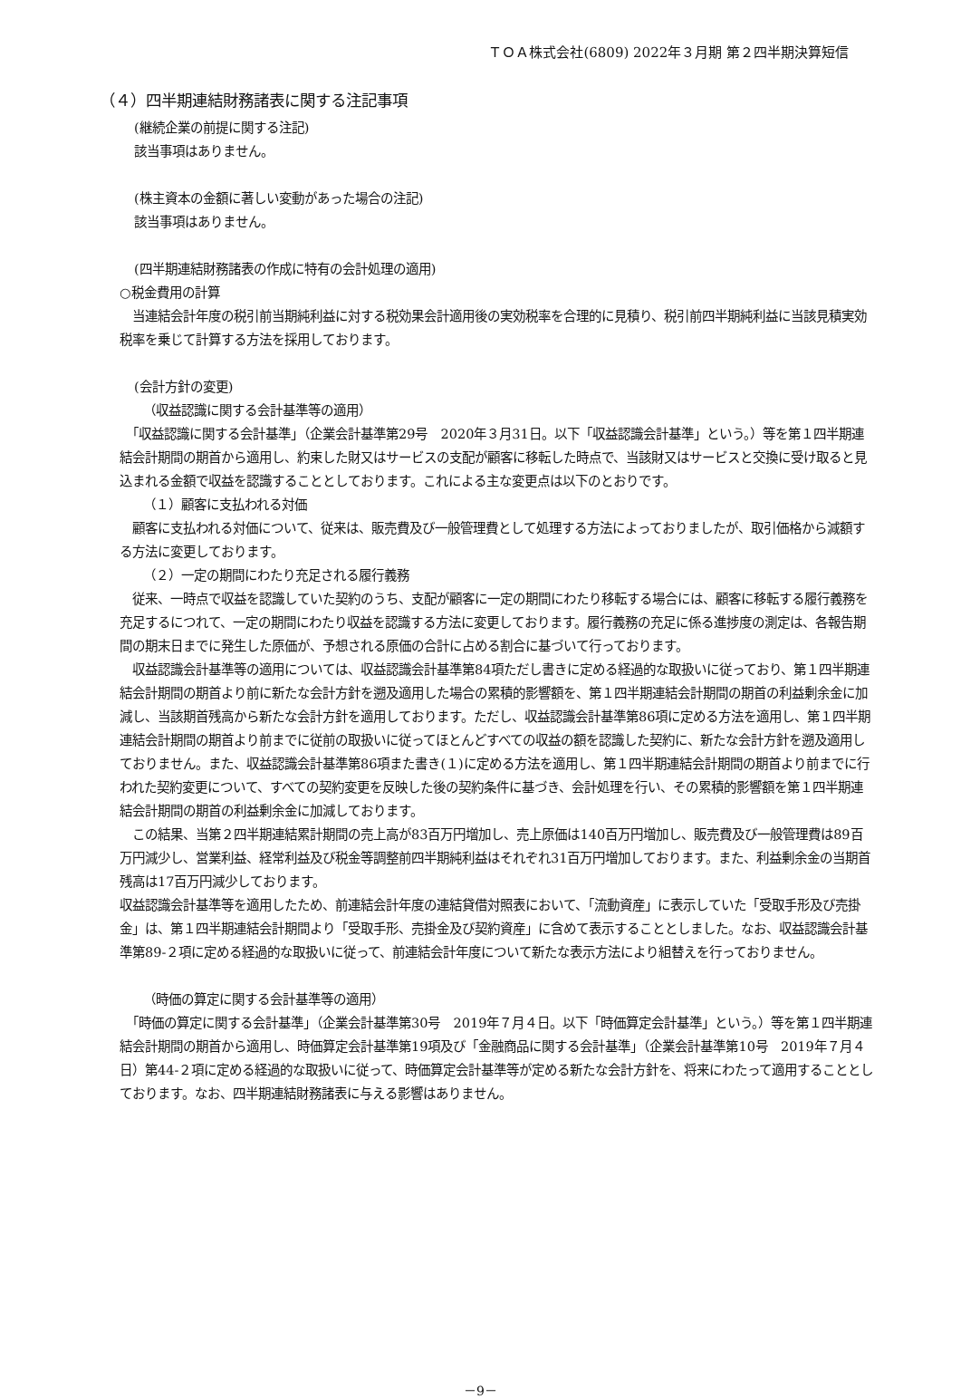ＴＯＡ株式会社(6809) 2022年３月期 第２四半期決算短信
（４）四半期連結財務諸表に関する注記事項
(継続企業の前提に関する注記)
該当事項はありません。
(株主資本の金額に著しい変動があった場合の注記)
該当事項はありません。
(四半期連結財務諸表の作成に特有の会計処理の適用)
○税金費用の計算
　当連結会計年度の税引前当期純利益に対する税効果会計適用後の実効税率を合理的に見積り、税引前四半期純利益に当該見積実効税率を乗じて計算する方法を採用しております。
(会計方針の変更)
（収益認識に関する会計基準等の適用）
　「収益認識に関する会計基準」（企業会計基準第29号　2020年３月31日。以下「収益認識会計基準」という。）等を第１四半期連結会計期間の期首から適用し、約束した財又はサービスの支配が顧客に移転した時点で、当該財又はサービスと交換に受け取ると見込まれる金額で収益を認識することとしております。これによる主な変更点は以下のとおりです。
（１）顧客に支払われる対価
　顧客に支払われる対価について、従来は、販売費及び一般管理費として処理する方法によっておりましたが、取引価格から減額する方法に変更しております。
（２）一定の期間にわたり充足される履行義務
　従来、一時点で収益を認識していた契約のうち、支配が顧客に一定の期間にわたり移転する場合には、顧客に移転する履行義務を充足するにつれて、一定の期間にわたり収益を認識する方法に変更しております。履行義務の充足に係る進捗度の測定は、各報告期間の期末日までに発生した原価が、予想される原価の合計に占める割合に基づいて行っております。
　収益認識会計基準等の適用については、収益認識会計基準第84項ただし書きに定める経過的な取扱いに従っており、第１四半期連結会計期間の期首より前に新たな会計方針を遡及適用した場合の累積的影響額を、第１四半期連結会計期間の期首の利益剰余金に加減し、当該期首残高から新たな会計方針を適用しております。ただし、収益認識会計基準第86項に定める方法を適用し、第１四半期連結会計期間の期首より前までに従前の取扱いに従ってほとんどすべての収益の額を認識した契約に、新たな会計方針を遡及適用しておりません。また、収益認識会計基準第86項また書き(１)に定める方法を適用し、第１四半期連結会計期間の期首より前までに行われた契約変更について、すべての契約変更を反映した後の契約条件に基づき、会計処理を行い、その累積的影響額を第１四半期連結会計期間の期首の利益剰余金に加減しております。
　この結果、当第２四半期連結累計期間の売上高が83百万円増加し、売上原価は140百万円増加し、販売費及び一般管理費は89百万円減少し、営業利益、経常利益及び税金等調整前四半期純利益はそれぞれ31百万円増加しております。また、利益剰余金の当期首残高は17百万円減少しております。
収益認識会計基準等を適用したため、前連結会計年度の連結貸借対照表において、「流動資産」に表示していた「受取手形及び売掛金」は、第１四半期連結会計期間より「受取手形、売掛金及び契約資産」に含めて表示することとしました。なお、収益認識会計基準第89-２項に定める経過的な取扱いに従って、前連結会計年度について新たな表示方法により組替えを行っておりません。
（時価の算定に関する会計基準等の適用）
　「時価の算定に関する会計基準」（企業会計基準第30号　2019年７月４日。以下「時価算定会計基準」という。）等を第１四半期連結会計期間の期首から適用し、時価算定会計基準第19項及び「金融商品に関する会計基準」（企業会計基準第10号　2019年７月４日）第44-２項に定める経過的な取扱いに従って、時価算定会計基準等が定める新たな会計方針を、将来にわたって適用することとしております。なお、四半期連結財務諸表に与える影響はありません。
－9－